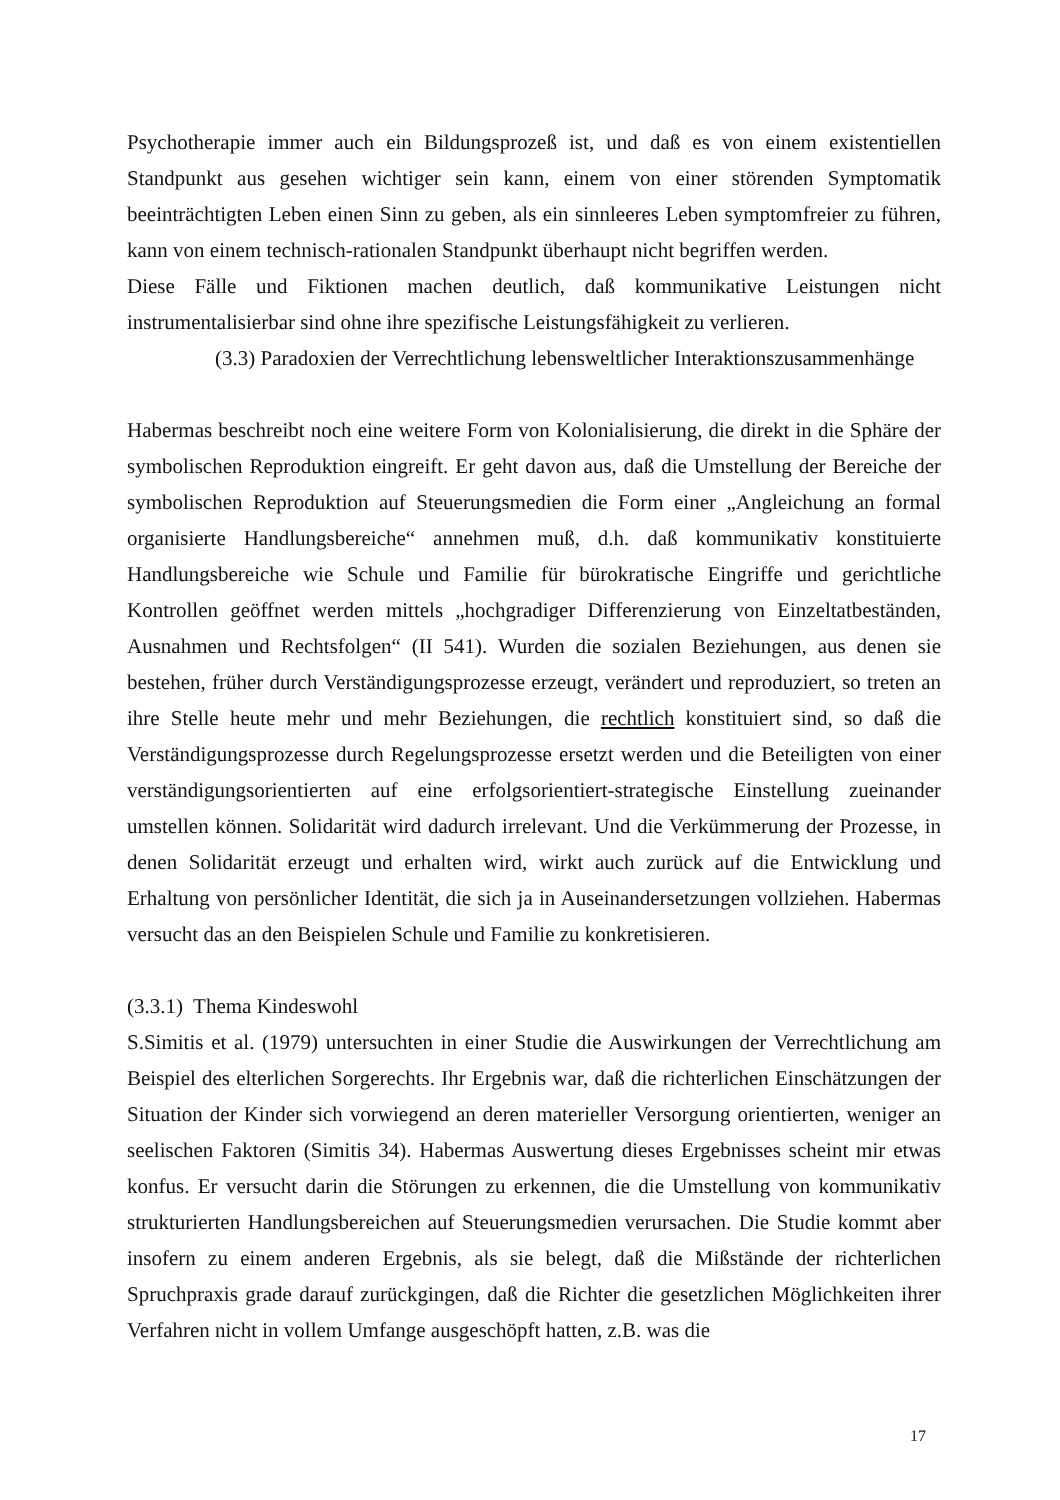Psychotherapie immer auch ein Bildungsprozeß ist, und daß es von einem existentiellen Standpunkt aus gesehen wichtiger sein kann, einem von einer störenden Symptomatik beeinträchtigten Leben einen Sinn zu geben, als ein sinnleeres Leben symptomfreier zu führen, kann von einem technisch-rationalen Standpunkt überhaupt nicht begriffen werden.
Diese Fälle und Fiktionen machen deutlich, daß kommunikative Leistungen nicht instrumentalisierbar sind ohne ihre spezifische Leistungsfähigkeit zu verlieren.
(3.3) Paradoxien der Verrechtlichung lebensweltlicher Interaktionszusammenhänge
Habermas beschreibt noch eine weitere Form von Kolonialisierung, die direkt in die Sphäre der symbolischen Reproduktion eingreift. Er geht davon aus, daß die Umstellung der Bereiche der symbolischen Reproduktion auf Steuerungsmedien die Form einer „Angleichung an formal organisierte Handlungsbereiche“ annehmen muß, d.h. daß kommunikativ konstituierte Handlungsbereiche wie Schule und Familie für bürokratische Eingriffe und gerichtliche Kontrollen geöffnet werden mittels „hochgradiger Differenzierung von Einzeltatbeständen, Ausnahmen und Rechtsfolgen“ (II 541). Wurden die sozialen Beziehungen, aus denen sie bestehen, früher durch Verständigungsprozesse erzeugt, verändert und reproduziert, so treten an ihre Stelle heute mehr und mehr Beziehungen, die rechtlich konstituiert sind, so daß die Verständigungsprozesse durch Regelungsprozesse ersetzt werden und die Beteiligten von einer verständigungsorientierten auf eine erfolgsorientiert-strategische Einstellung zueinander umstellen können. Solidarität wird dadurch irrelevant. Und die Verkümmerung der Prozesse, in denen Solidarität erzeugt und erhalten wird, wirkt auch zurück auf die Entwicklung und Erhaltung von persönlicher Identität, die sich ja in Auseinandersetzungen vollziehen. Habermas versucht das an den Beispielen Schule und Familie zu konkretisieren.
(3.3.1) Thema Kindeswohl
S.Simitis et al. (1979) untersuchten in einer Studie die Auswirkungen der Verrechtlichung am Beispiel des elterlichen Sorgerechts. Ihr Ergebnis war, daß die richterlichen Einschätzungen der Situation der Kinder sich vorwiegend an deren materieller Versorgung orientierten, weniger an seelischen Faktoren (Simitis 34). Habermas Auswertung dieses Ergebnisses scheint mir etwas konfus. Er versucht darin die Störungen zu erkennen, die die Umstellung von kommunikativ strukturierten Handlungsbereichen auf Steuerungsmedien verursachen. Die Studie kommt aber insofern zu einem anderen Ergebnis, als sie belegt, daß die Mißstände der richterlichen Spruchpraxis grade darauf zurückgingen, daß die Richter die gesetzlichen Möglichkeiten ihrer Verfahren nicht in vollem Umfange ausgeschöpft hatten, z.B. was die
17